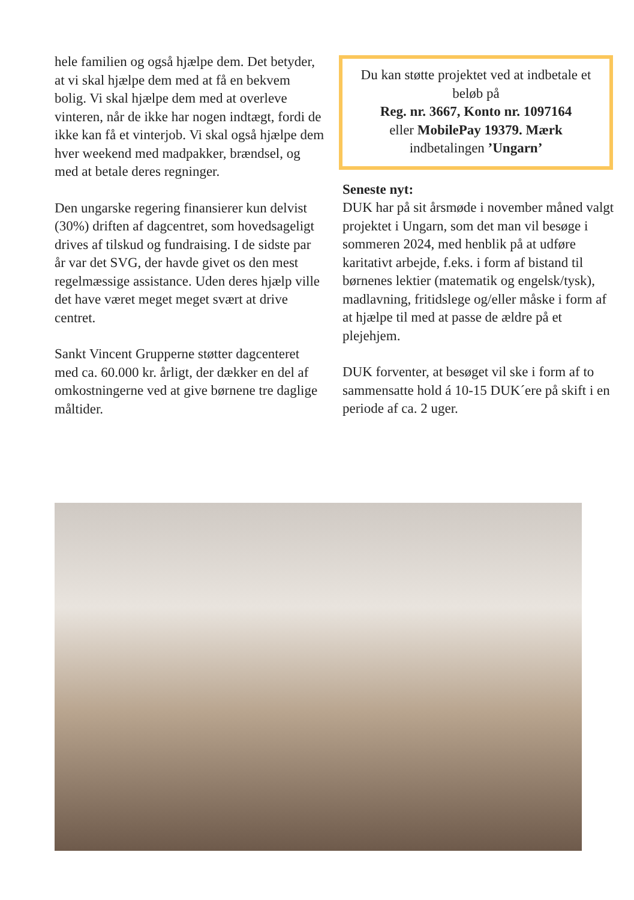hele familien og også hjælpe dem. Det betyder, at vi skal hjælpe dem med at få en bekvem bolig. Vi skal hjælpe dem med at overleve vinteren, når de ikke har nogen indtægt, fordi de ikke kan få et vinterjob. Vi skal også hjælpe dem hver weekend med madpakker, brændsel, og med at betale deres regninger.
Den ungarske regering finansierer kun delvist (30%) driften af dagcentret, som hovedsageligt drives af tilskud og fundraising. I de sidste par år var det SVG, der havde givet os den mest regelmæssige assistance. Uden deres hjælp ville det have været meget meget svært at drive centret.
Sankt Vincent Grupperne støtter dagcenteret med ca. 60.000 kr. årligt, der dækker en del af omkostningerne ved at give børnene tre daglige måltider.
Du kan støtte projektet ved at indbetale et beløb på
Reg. nr. 3667, Konto nr. 1097164
eller MobilePay 19379. Mærk
indbetalingen ’Ungarn’
Seneste nyt:
DUK har på sit årsmøde i november måned valgt projektet i Ungarn, som det man vil besøge i sommeren 2024, med henblik på at udføre karitativt arbejde, f.eks. i form af bistand til børnenes lektier (matematik og engelsk/tysk), madlavning, fritidslege og/eller måske i form af at hjælpe til med at passe de ældre på et plejehjem.
DUK forventer, at besøget vil ske i form af to sammensatte hold á 10-15 DUK´ere på skift i en periode af ca. 2 uger.